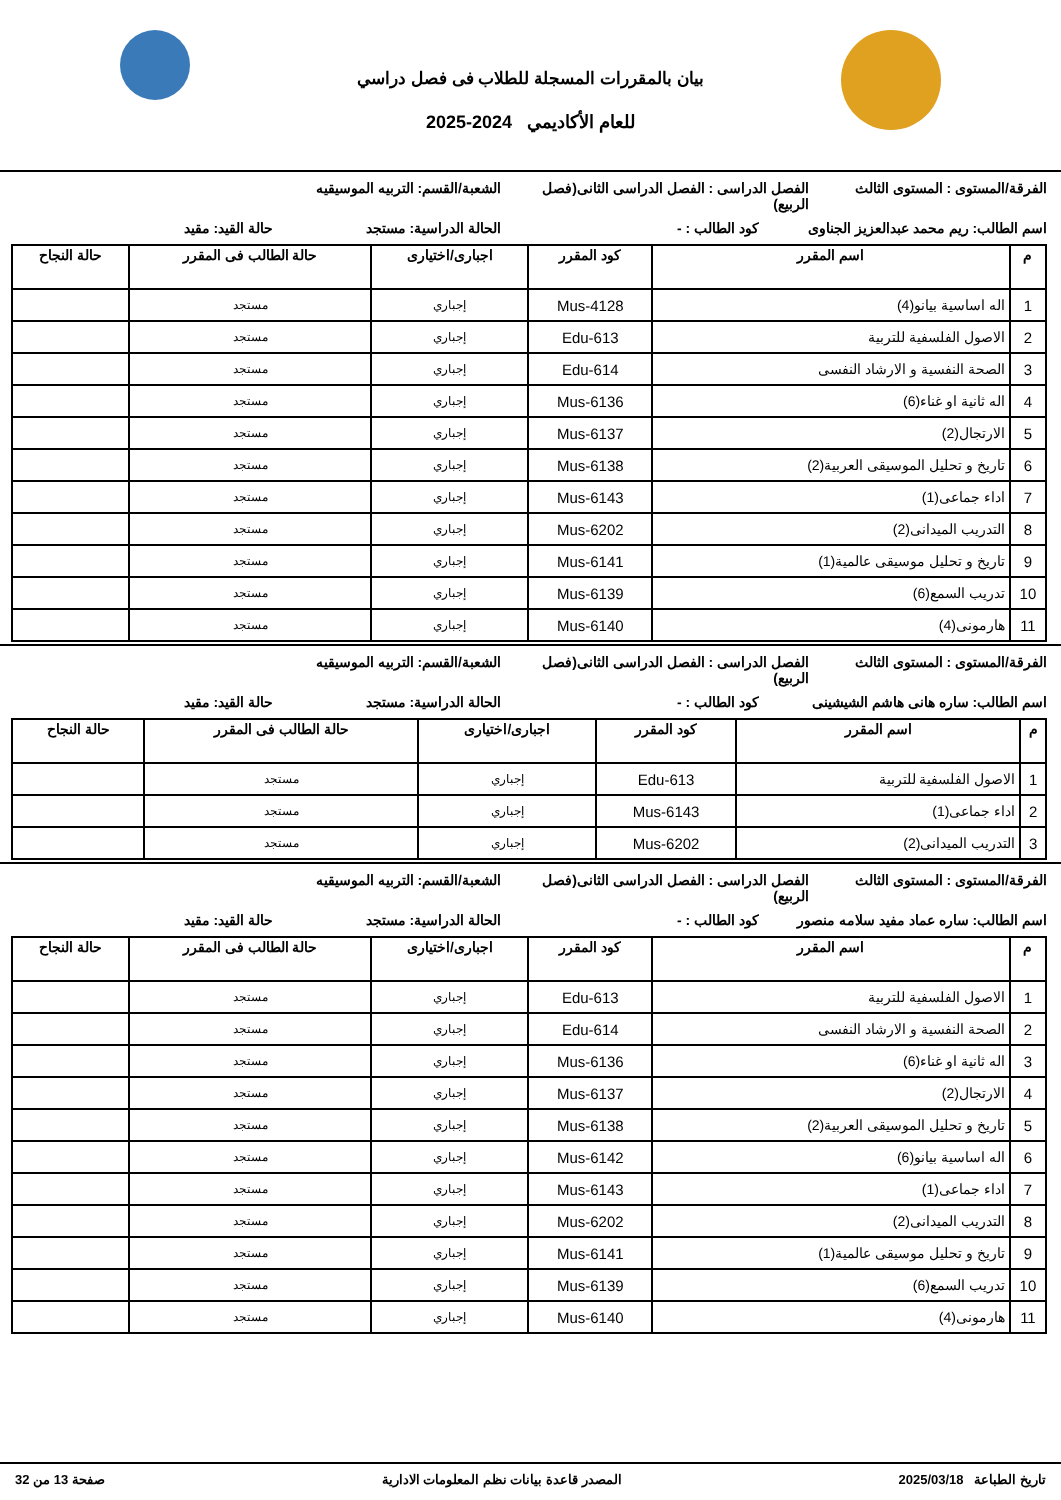بيان بالمقررات المسجلة للطلاب فى فصل دراسي
للعام الأكاديمي 2024-2025
الفرقة/المستوى : المستوى الثالث
الفصل الدراسى : الفصل الدراسى الثانى(فصل الربيع)
الشعبة/القسم: التربيه الموسيقيه
اسم الطالب: ريم محمد عبدالعزيز الجناوى
كود الطالب : - الحالة الدراسية: مستجد حالة القيد: مقيد
| م | اسم المقرر | كود المقرر | اجبارى/اختيارى | حالة الطالب فى المقرر | حالة النجاح |
| --- | --- | --- | --- | --- | --- |
| 1 | اله اساسية بيانو(4) | Mus-4128 | إجباري | مستجد | |
| 2 | الاصول الفلسفية للتربية | Edu-613 | إجباري | مستجد | |
| 3 | الصحة النفسية و الارشاد النفسى | Edu-614 | إجباري | مستجد | |
| 4 | اله ثانية او غناء(6) | Mus-6136 | إجباري | مستجد | |
| 5 | الارتجال(2) | Mus-6137 | إجباري | مستجد | |
| 6 | تاريخ و تحليل الموسيقى العربية(2) | Mus-6138 | إجباري | مستجد | |
| 7 | اداء جماعى(1) | Mus-6143 | إجباري | مستجد | |
| 8 | التدريب الميدانى(2) | Mus-6202 | إجباري | مستجد | |
| 9 | تاريخ و تحليل موسيقى عالمية(1) | Mus-6141 | إجباري | مستجد | |
| 10 | تدريب السمع(6) | Mus-6139 | إجباري | مستجد | |
| 11 | هارمونى(4) | Mus-6140 | إجباري | مستجد | |
الفرقة/المستوى : المستوى الثالث
الفصل الدراسى : الفصل الدراسى الثانى(فصل الربيع)
الشعبة/القسم: التربيه الموسيقيه
اسم الطالب: ساره هانى هاشم الشيشينى
كود الطالب : - الحالة الدراسية: مستجد حالة القيد: مقيد
| م | اسم المقرر | كود المقرر | اجبارى/اختيارى | حالة الطالب فى المقرر | حالة النجاح |
| --- | --- | --- | --- | --- | --- |
| 1 | الاصول الفلسفية للتربية | Edu-613 | إجباري | مستجد | |
| 2 | اداء جماعى(1) | Mus-6143 | إجباري | مستجد | |
| 3 | التدريب الميدانى(2) | Mus-6202 | إجباري | مستجد | |
الفرقة/المستوى : المستوى الثالث
الفصل الدراسى : الفصل الدراسى الثانى(فصل الربيع)
الشعبة/القسم: التربيه الموسيقيه
اسم الطالب: ساره عماد مفيد سلامه منصور
كود الطالب : - الحالة الدراسية: مستجد حالة القيد: مقيد
| م | اسم المقرر | كود المقرر | اجبارى/اختيارى | حالة الطالب فى المقرر | حالة النجاح |
| --- | --- | --- | --- | --- | --- |
| 1 | الاصول الفلسفية للتربية | Edu-613 | إجباري | مستجد | |
| 2 | الصحة النفسية و الارشاد النفسى | Edu-614 | إجباري | مستجد | |
| 3 | اله ثانية او غناء(6) | Mus-6136 | إجباري | مستجد | |
| 4 | الارتجال(2) | Mus-6137 | إجباري | مستجد | |
| 5 | تاريخ و تحليل الموسيقى العربية(2) | Mus-6138 | إجباري | مستجد | |
| 6 | اله اساسية بيانو(6) | Mus-6142 | إجباري | مستجد | |
| 7 | اداء جماعى(1) | Mus-6143 | إجباري | مستجد | |
| 8 | التدريب الميدانى(2) | Mus-6202 | إجباري | مستجد | |
| 9 | تاريخ و تحليل موسيقى عالمية(1) | Mus-6141 | إجباري | مستجد | |
| 10 | تدريب السمع(6) | Mus-6139 | إجباري | مستجد | |
| 11 | هارمونى(4) | Mus-6140 | إجباري | مستجد | |
تاريخ الطباعة 2025/03/18 المصدر قاعدة بيانات نظم المعلومات الادارية
صفحة 13 من 32